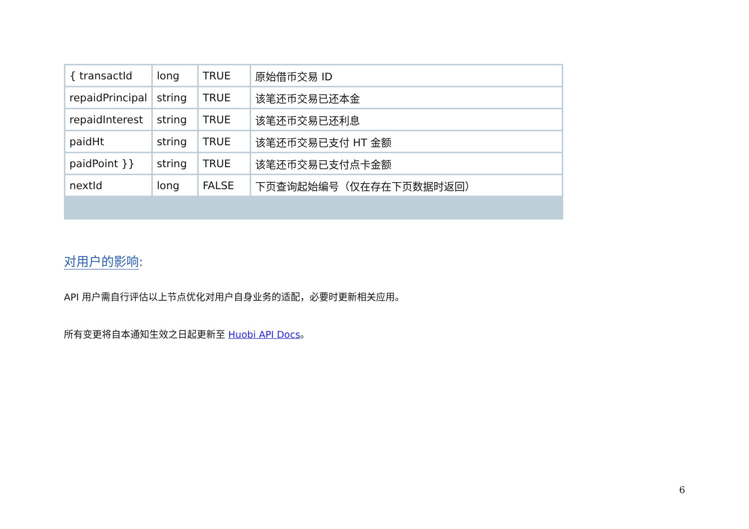| { transactId | long | TRUE | 原始借币交易 ID |
| repaidPrincipal | string | TRUE | 该笔还币交易已还本金 |
| repaidInterest | string | TRUE | 该笔还币交易已还利息 |
| paidHt | string | TRUE | 该笔还币交易已支付 HT 金额 |
| paidPoint }} | string | TRUE | 该笔还币交易已支付点卡金额 |
| nextId | long | FALSE | 下页查询起始编号（仅在存在下页数据时返回） |
对用户的影响:
API 用户需自行评估以上节点优化对用户自身业务的适配，必要时更新相关应用。
所有变更将自本通知生效之日起更新至 Huobi API Docs。
6